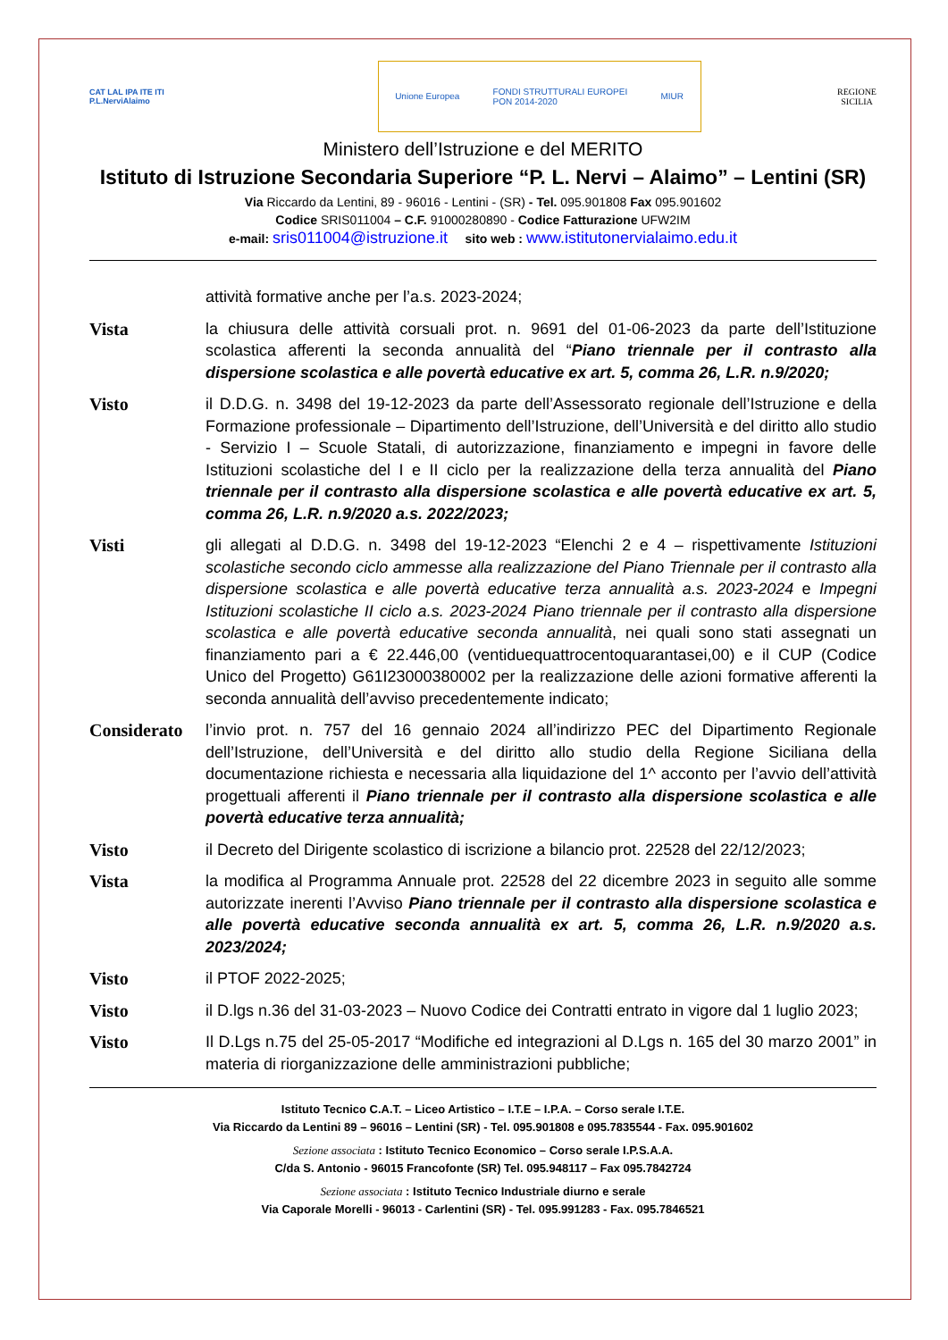CAT LAL IPA ITE ITI
P.L.NerviAlaimo
Unione Europea FONDI STRUTTURALI EUROPEI
PON 2014-2020 MIUR
REGIONE
SICILIA
Ministero dell’Istruzione e del MERITO
Istituto di Istruzione Secondaria Superiore “P. L. Nervi – Alaimo” – Lentini (SR)
Via Riccardo da Lentini, 89 - 96016 - Lentini - (SR) - Tel. 095.901808 Fax 095.901602
Codice SRIS011004 – C.F. 91000280890 - Codice Fatturazione UFW2IM
e-mail: sris011004@istruzione.it sito web : www.istitutonervialaimo.edu.it
attività formative anche per l’a.s. 2023-2024;
Vista la chiusura delle attività corsuali prot. n. 9691 del 01-06-2023 da parte dell’Istituzione scolastica afferenti la seconda annualità del “Piano triennale per il contrasto alla dispersione scolastica e alle povertà educative ex art. 5, comma 26, L.R. n.9/2020;
Visto il D.D.G. n. 3498 del 19-12-2023 da parte dell’Assessorato regionale dell’Istruzione e della Formazione professionale – Dipartimento dell’Istruzione, dell’Università e del diritto allo studio - Servizio I – Scuole Statali, di autorizzazione, finanziamento e impegni in favore delle Istituzioni scolastiche del I e II ciclo per la realizzazione della terza annualità del Piano triennale per il contrasto alla dispersione scolastica e alle povertà educative ex art. 5, comma 26, L.R. n.9/2020 a.s. 2022/2023;
Visti gli allegati al D.D.G. n. 3498 del 19-12-2023 “Elenchi 2 e 4 – rispettivamente Istituzioni scolastiche secondo ciclo ammesse alla realizzazione del Piano Triennale per il contrasto alla dispersione scolastica e alle povertà educative terza annualità a.s. 2023-2024 e Impegni Istituzioni scolastiche II ciclo a.s. 2023-2024 Piano triennale per il contrasto alla dispersione scolastica e alle povertà educative seconda annualità, nei quali sono stati assegnati un finanziamento pari a € 22.446,00 (ventiduequattrocentoquarantasei,00) e il CUP (Codice Unico del Progetto) G61I23000380002 per la realizzazione delle azioni formative afferenti la seconda annualità dell’avviso precedentemente indicato;
Considerato
l’invio prot. n. 757 del 16 gennaio 2024 all’indirizzo PEC del Dipartimento Regionale dell’Istruzione, dell’Università e del diritto allo studio della Regione Siciliana della documentazione richiesta e necessaria alla liquidazione del 1^ acconto per l’avvio dell’attività progettuali afferenti il Piano triennale per il contrasto alla dispersione scolastica e alle povertà educative terza annualità;
Visto il Decreto del Dirigente scolastico di iscrizione a bilancio prot. 22528 del 22/12/2023;
Vista la modifica al Programma Annuale prot. 22528 del 22 dicembre 2023 in seguito alle somme autorizzate inerenti l’Avviso Piano triennale per il contrasto alla dispersione scolastica e alle povertà educative seconda annualità ex art. 5, comma 26, L.R. n.9/2020 a.s. 2023/2024;
Visto il PTOF 2022-2025;
Visto il D.lgs n.36 del 31-03-2023 – Nuovo Codice dei Contratti entrato in vigore dal 1 luglio 2023;
Visto Il D.Lgs n.75 del 25-05-2017 “Modifiche ed integrazioni al D.Lgs n. 165 del 30 marzo 2001” in materia di riorganizzazione delle amministrazioni pubbliche;
Istituto Tecnico C.A.T. – Liceo Artistico – I.T.E – I.P.A. – Corso serale I.T.E.
Via Riccardo da Lentini 89 – 96016 – Lentini (SR) - Tel. 095.901808 e 095.7835544 - Fax. 095.901602
Sezione associata : Istituto Tecnico Economico – Corso serale I.P.S.A.A.
C/da S. Antonio - 96015 Francofonte (SR) Tel. 095.948117 – Fax 095.7842724
Sezione associata : Istituto Tecnico Industriale diurno e serale
Via Caporale Morelli - 96013 - Carlentini (SR) - Tel. 095.991283 - Fax. 095.7846521